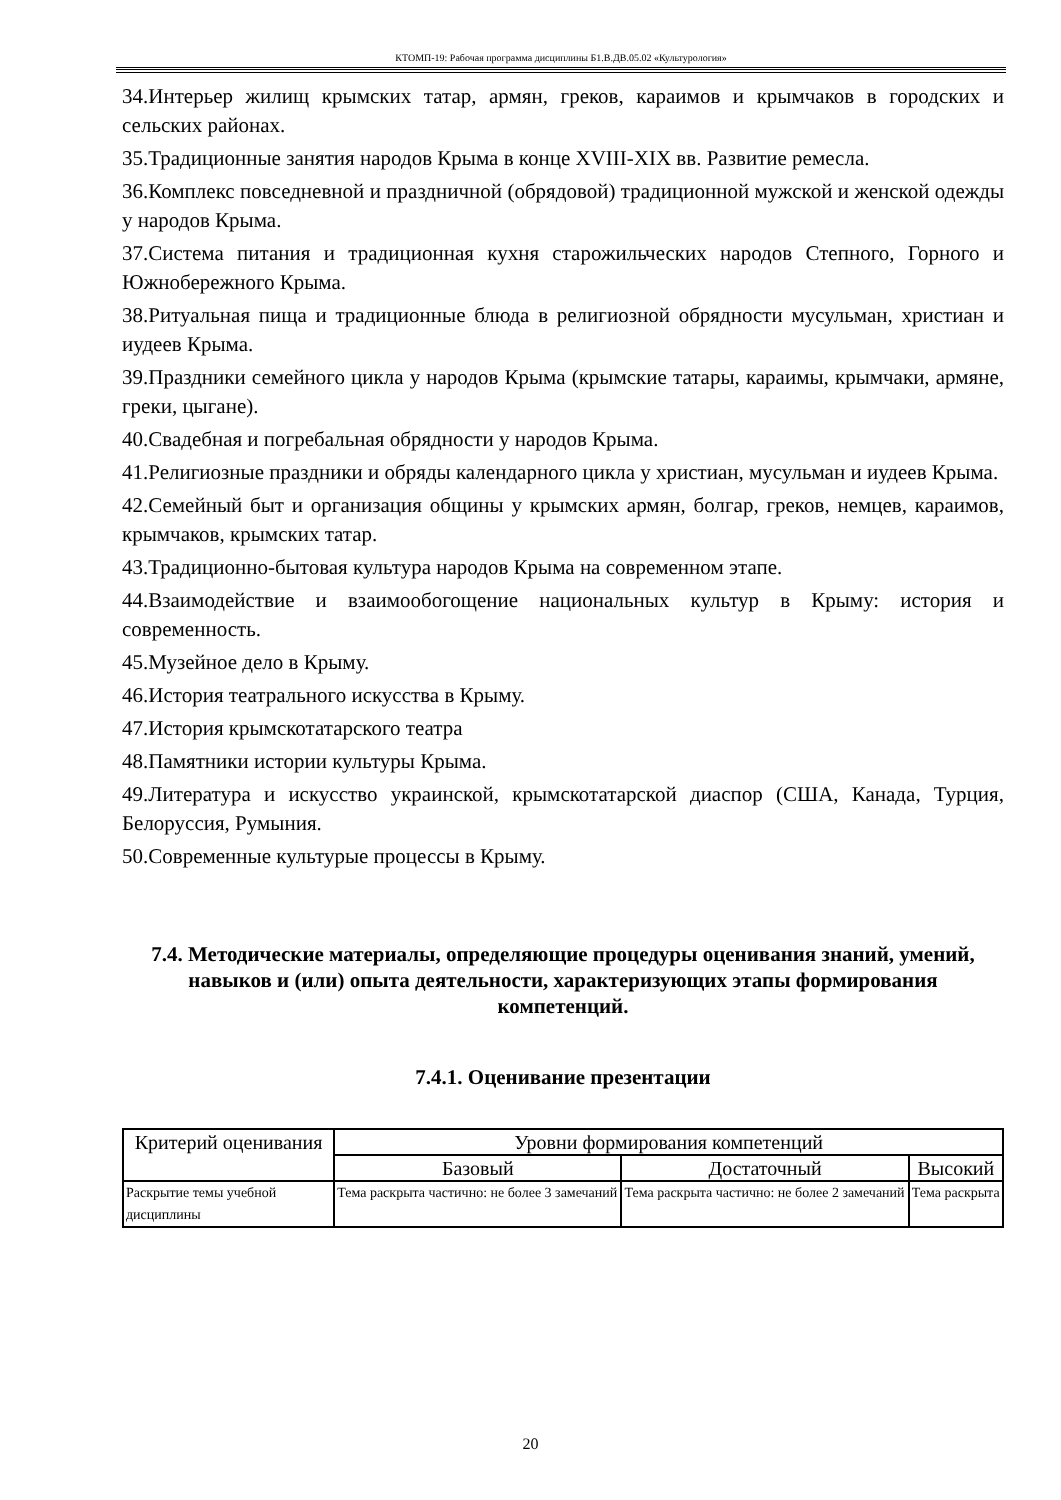КТОМП-19: Рабочая программа дисциплины Б1.В.ДВ.05.02 «Культурология»
34.Интерьер жилищ крымских татар, армян, греков, караимов и крымчаков в городских и сельских районах.
35.Традиционные занятия народов Крыма в конце XVIII-XIX вв. Развитие ремесла.
36.Комплекс повседневной и праздничной (обрядовой) традиционной мужской и женской одежды у народов Крыма.
37.Система питания и традиционная кухня старожильческих народов Степного, Горного и Южнобережного Крыма.
38.Ритуальная пища и традиционные блюда в религиозной обрядности мусульман, христиан и иудеев Крыма.
39.Праздники семейного цикла у народов Крыма (крымские татары, караимы, крымчаки, армяне, греки, цыгане).
40.Свадебная и погребальная обрядности у народов Крыма.
41.Религиозные праздники и обряды календарного цикла у христиан, мусульман и иудеев Крыма.
42.Семейный быт и организация общины у крымских армян, болгар, греков, немцев, караимов, крымчаков, крымских татар.
43.Традиционно-бытовая культура народов Крыма на современном этапе.
44.Взаимодействие и взаимообогощение национальных культур в Крыму: история и современность.
45.Музейное дело в Крыму.
46.История театрального искусства в Крыму.
47.История крымскотатарского театра
48.Памятники истории культуры Крыма.
49.Литература и искусство украинской, крымскотатарской диаспор (США, Канада, Турция, Белоруссия, Румыния.
50.Современные культурые процессы в Крыму.
7.4. Методические материалы, определяющие процедуры оценивания знаний, умений, навыков и (или) опыта деятельности, характеризующих этапы формирования компетенций.
7.4.1. Оценивание презентации
| Критерий оценивания | Уровни формирования компетенций | | |
| --- | --- | --- | --- |
| | Базовый | Достаточный | Высокий |
| Раскрытие темы учебной дисциплины | Тема раскрыта частично: не более 3 замечаний | Тема раскрыта частично: не более 2 замечаний | Тема раскрыта |
20